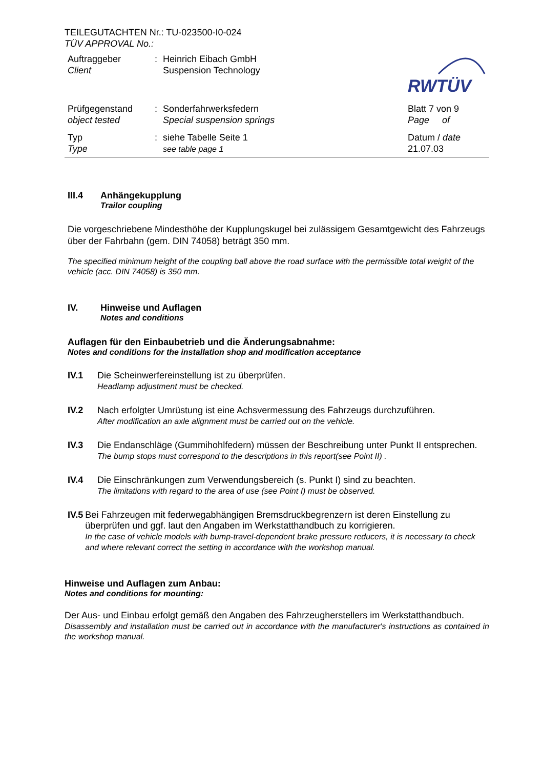TEILEGUTACHTEN Nr.: TU-023500-I0-024
TÜV APPROVAL No.:
| Auftraggeber Client | : | Heinrich Eibach GmbH Suspension Technology | RWTÜV |
| Prüfgegenstand object tested | : | Sonderfahrwerksfedern Special suspension springs | Blatt 7 von 9 Page of |
| Typ Type | : | siehe Tabelle Seite 1 see table page 1 | Datum / date 21.07.03 |
III.4 Anhängekupplung
Trailor coupling
Die vorgeschriebene Mindesthöhe der Kupplungskugel bei zulässigem Gesamtgewicht des Fahrzeugs über der Fahrbahn (gem. DIN 74058) beträgt 350 mm.
The specified minimum height of the coupling ball above the road surface with the permissible total weight of the vehicle (acc. DIN 74058) is 350 mm.
IV. Hinweise und Auflagen
Notes and conditions
Auflagen für den Einbaubetrieb und die Änderungsabnahme:
Notes and conditions for the installation shop and modification acceptance
IV.1 Die Scheinwerfereinstellung ist zu überprüfen.
Headlamp adjustment must be checked.
IV.2 Nach erfolgter Umrüstung ist eine Achsvermessung des Fahrzeugs durchzuführen.
After modification an axle alignment must be carried out on the vehicle.
IV.3 Die Endanschläge (Gummihohlfedern) müssen der Beschreibung unter Punkt II entsprechen.
The bump stops must correspond to the descriptions in this report(see Point II) .
IV.4 Die Einschränkungen zum Verwendungsbereich (s. Punkt I) sind zu beachten.
The limitations with regard to the area of use (see Point I) must be observed.
IV.5 Bei Fahrzeugen mit federwegabhängigen Bremsdruckbegrenzern ist deren Einstellung zu überprüfen und ggf. laut den Angaben im Werkstatthandbuch zu korrigieren.
In the case of vehicle models with bump-travel-dependent brake pressure reducers, it is necessary to check and where relevant correct the setting in accordance with the workshop manual.
Hinweise und Auflagen zum Anbau:
Notes and conditions for mounting:
Der Aus- und Einbau erfolgt gemäß den Angaben des Fahrzeugherstellers im Werkstatthandbuch.
Disassembly and installation must be carried out in accordance with the manufacturer's instructions as contained in the workshop manual.